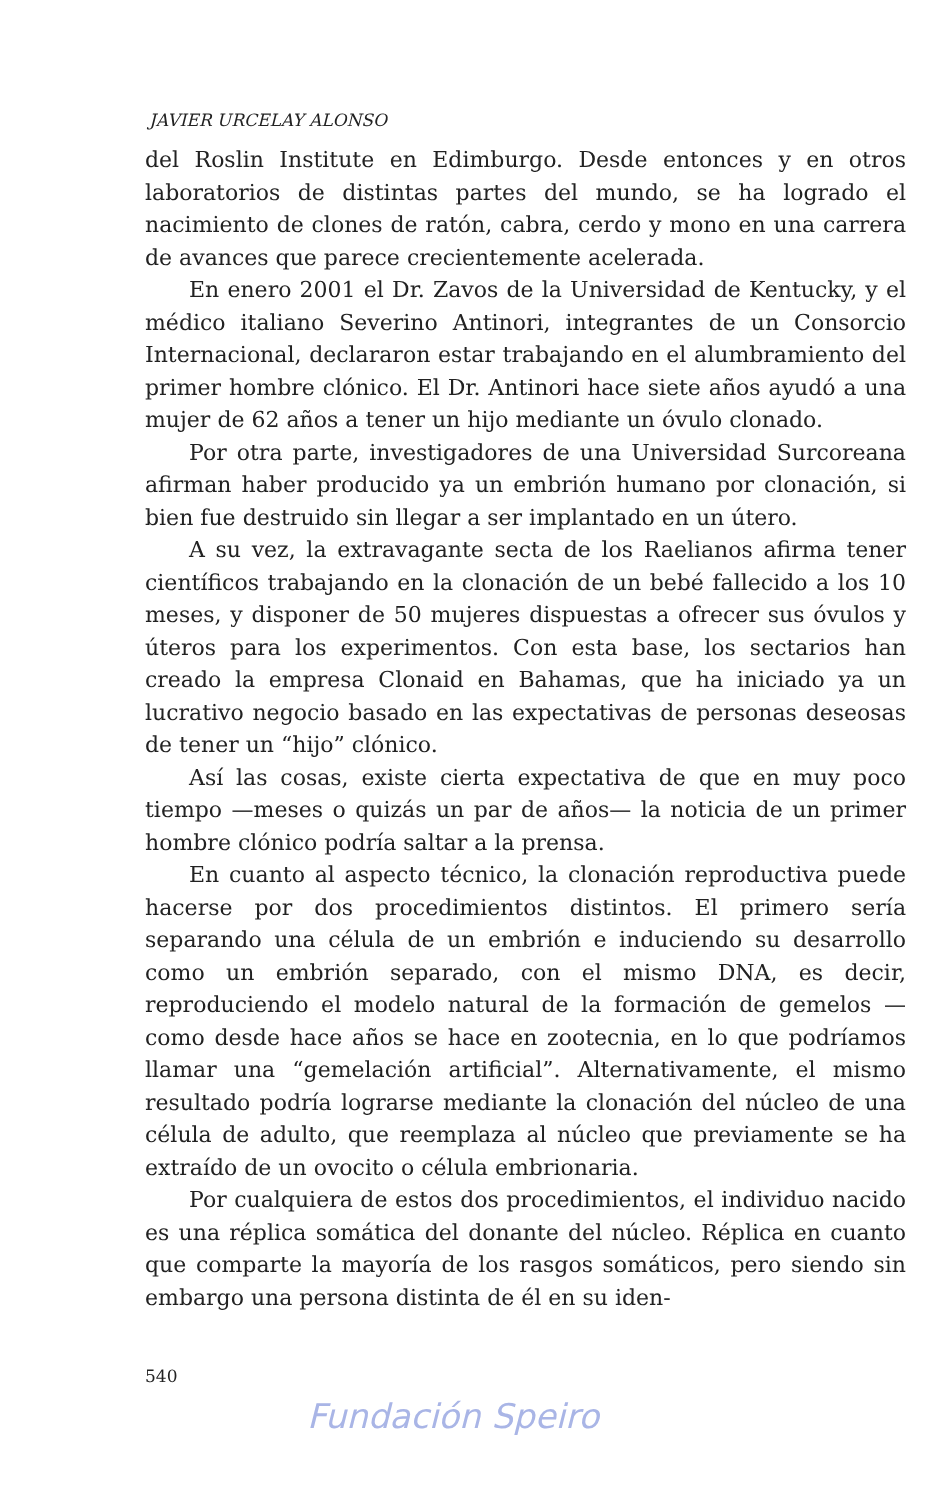JAVIER URCELAY ALONSO
del Roslin Institute en Edimburgo. Desde entonces y en otros laboratorios de distintas partes del mundo, se ha logrado el nacimiento de clones de ratón, cabra, cerdo y mono en una carrera de avances que parece crecientemente acelerada.
En enero 2001 el Dr. Zavos de la Universidad de Kentucky, y el médico italiano Severino Antinori, integrantes de un Consorcio Internacional, declararon estar trabajando en el alumbramiento del primer hombre clónico. El Dr. Antinori hace siete años ayudó a una mujer de 62 años a tener un hijo mediante un óvulo clonado.
Por otra parte, investigadores de una Universidad Surcoreana afirman haber producido ya un embrión humano por clonación, si bien fue destruido sin llegar a ser implantado en un útero.
A su vez, la extravagante secta de los Raelianos afirma tener científicos trabajando en la clonación de un bebé fallecido a los 10 meses, y disponer de 50 mujeres dispuestas a ofrecer sus óvulos y úteros para los experimentos. Con esta base, los sectarios han creado la empresa Clonaid en Bahamas, que ha iniciado ya un lucrativo negocio basado en las expectativas de personas deseosas de tener un “hijo” clónico.
Así las cosas, existe cierta expectativa de que en muy poco tiempo —meses o quizás un par de años— la noticia de un primer hombre clónico podría saltar a la prensa.
En cuanto al aspecto técnico, la clonación reproductiva puede hacerse por dos procedimientos distintos. El primero sería separando una célula de un embrión e induciendo su desarrollo como un embrión separado, con el mismo DNA, es decir, reproduciendo el modelo natural de la formación de gemelos —como desde hace años se hace en zootecnia, en lo que podríamos llamar una “gemelación artificial”. Alternativamente, el mismo resultado podría lograrse mediante la clonación del núcleo de una célula de adulto, que reemplaza al núcleo que previamente se ha extraído de un ovocito o célula embrionaria.
Por cualquiera de estos dos procedimientos, el individuo nacido es una réplica somática del donante del núcleo. Réplica en cuanto que comparte la mayoría de los rasgos somáticos, pero siendo sin embargo una persona distinta de él en su iden-
540
Fundación Speiro